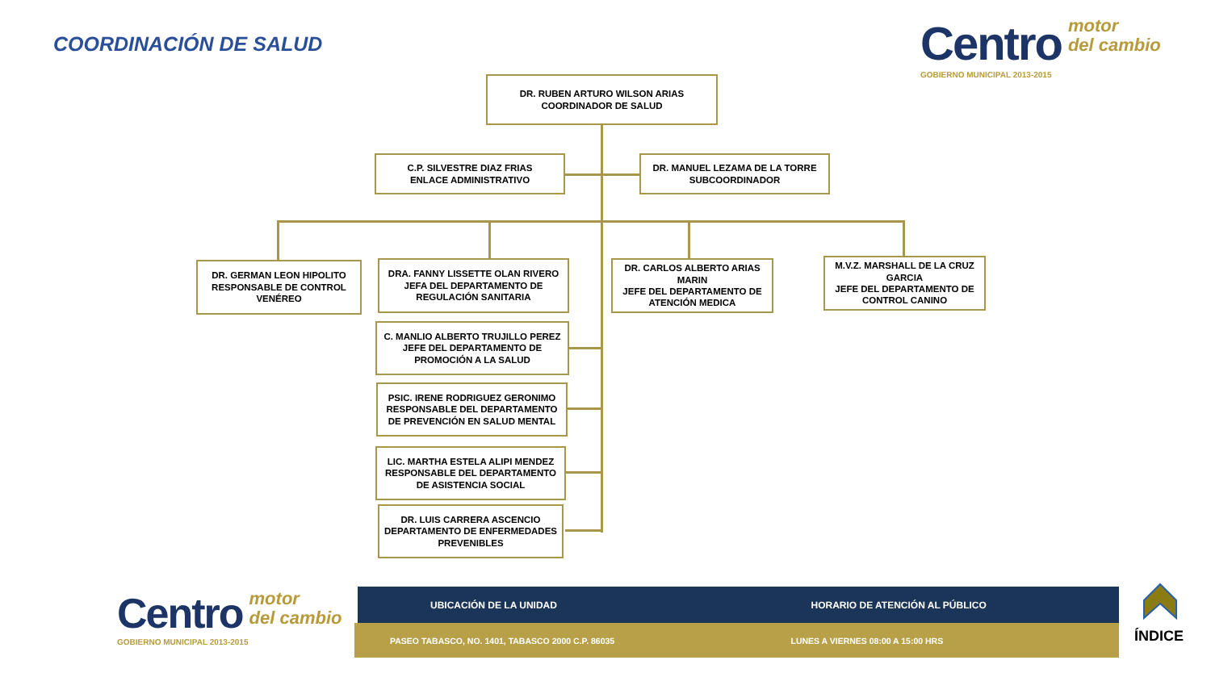COORDINACIÓN DE SALUD
Centro motor
del cambio
GOBIERNO MUNICIPAL 2013-2015
DR. RUBEN ARTURO WILSON ARIAS
COORDINADOR DE SALUD
C.P. SILVESTRE DIAZ FRIAS
ENLACE ADMINISTRATIVO
DR. MANUEL LEZAMA DE LA TORRE
SUBCOORDINADOR
DR. GERMAN LEON HIPOLITO
RESPONSABLE DE CONTROL VENÉREO
DRA. FANNY LISSETTE OLAN RIVERO
JEFA DEL DEPARTAMENTO DE REGULACIÓN SANITARIA
DR. CARLOS ALBERTO ARIAS MARIN
JEFE DEL DEPARTAMENTO DE ATENCIÓN MEDICA
M.V.Z. MARSHALL DE LA CRUZ GARCIA
JEFE DEL DEPARTAMENTO DE CONTROL CANINO
C. MANLIO ALBERTO TRUJILLO PEREZ
JEFE DEL DEPARTAMENTO DE PROMOCIÓN A LA SALUD
PSIC. IRENE RODRIGUEZ GERONIMO RESPONSABLE DEL DEPARTAMENTO DE PREVENCIÓN EN SALUD MENTAL
LIC. MARTHA ESTELA ALIPI MENDEZ RESPONSABLE DEL DEPARTAMENTO DE ASISTENCIA SOCIAL
DR. LUIS CARRERA ASCENCIO
DEPARTAMENTO DE ENFERMEDADES PREVENIBLES
Centro motor
del cambio
GOBIERNO MUNICIPAL 2013-2015
UBICACIÓN DE LA UNIDAD HORARIO DE ATENCIÓN AL PÚBLICO
PASEO TABASCO, NO. 1401, TABASCO 2000 C.P. 86035
LUNES A VIERNES 08:00 A 15:00 HRS
ÍNDICE